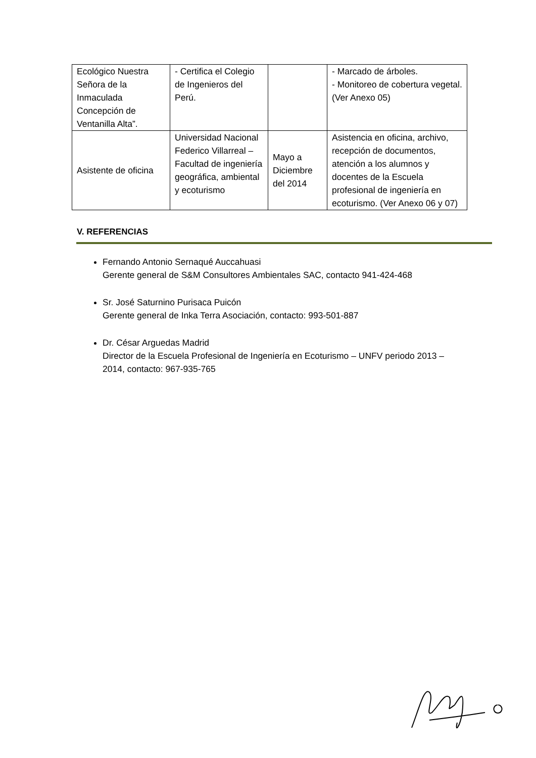| Ecológico Nuestra Señora de la Inmaculada Concepción de Ventanilla Alta”. | - Certifica el Colegio de Ingenieros del Perú. | | - Marcado de árboles. - Monitoreo de cobertura vegetal. (Ver Anexo 05) |
| Asistente de oficina | Universidad Nacional Federico Villarreal – Facultad de ingeniería geográfica, ambiental y ecoturismo | Mayo a Diciembre del 2014 | Asistencia en oficina, archivo, recepción de documentos, atención a los alumnos y docentes de la Escuela profesional de ingeniería en ecoturismo. (Ver Anexo 06 y 07) |
V. REFERENCIAS
Fernando Antonio Sernaqué Auccahuasi
Gerente general de S&M Consultores Ambientales SAC, contacto 941-424-468
Sr. José Saturnino Purisaca Puicón
Gerente general de Inka Terra Asociación, contacto: 993-501-887
Dr. César Arguedas Madrid
Director de la Escuela Profesional de Ingeniería en Ecoturismo – UNFV periodo 2013 – 2014, contacto: 967-935-765